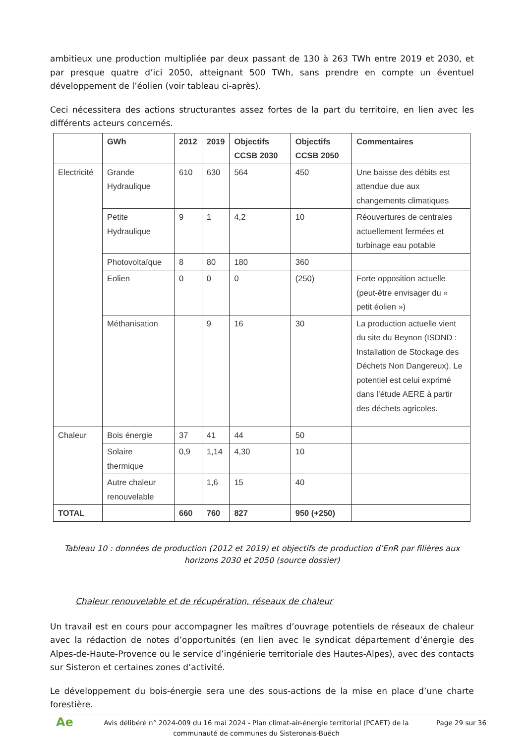ambitieux une production multipliée par deux passant de 130 à 263 TWh entre 2019 et 2030, et par presque quatre d’ici 2050, atteignant 500 TWh, sans prendre en compte un éventuel développement de l’éolien (voir tableau ci-après).
Ceci nécessitera des actions structurantes assez fortes de la part du territoire, en lien avec les différents acteurs concernés.
| | GWh | 2012 | 2019 | Objectifs CCSB 2030 | Objectifs CCSB 2050 | Commentaires |
| --- | --- | --- | --- | --- | --- | --- |
| Electricité | Grande Hydraulique | 610 | 630 | 564 | 450 | Une baisse des débits est attendue due aux changements climatiques |
| | Petite Hydraulique | 9 | 1 | 4,2 | 10 | Réouvertures de centrales actuellement fermées et turbinage eau potable |
| | Photovoltaïque | 8 | 80 | 180 | 360 | |
| | Eolien | 0 | 0 | 0 | (250) | Forte opposition actuelle (peut-être envisager du « petit éolien ») |
| | Méthanisation | | 9 | 16 | 30 | La production actuelle vient du site du Beynon (ISDND : Installation de Stockage des Déchets Non Dangereux). Le potentiel est celui exprimé dans l’étude AERE à partir des déchets agricoles. |
| Chaleur | Bois énergie | 37 | 41 | 44 | 50 | |
| | Solaire thermique | 0,9 | 1,14 | 4,30 | 10 | |
| | Autre chaleur renouvelable | | 1,6 | 15 | 40 | |
| TOTAL | | 660 | 760 | 827 | 950 (+250) | |
Tableau 10 : données de production (2012 et 2019) et objectifs de production d’EnR par filières aux horizons 2030 et 2050 (source dossier)
Chaleur renouvelable et de récupération, réseaux de chaleur
Un travail est en cours pour accompagner les maîtres d’ouvrage potentiels de réseaux de chaleur avec la rédaction de notes d’opportunités (en lien avec le syndicat département d’énergie des Alpes-de-Haute-Provence ou le service d’ingénierie territoriale des Hautes-Alpes), avec des contacts sur Sisteron et certaines zones d’activité.
Le développement du bois-énergie sera une des sous-actions de la mise en place d’une charte forestière.
Ae
Avis délibéré n° 2024-009 du 16 mai 2024 - Plan climat-air-énergie territorial (PCAET) de la communauté de communes du Sisteronais-Buëch
Page 29 sur 36